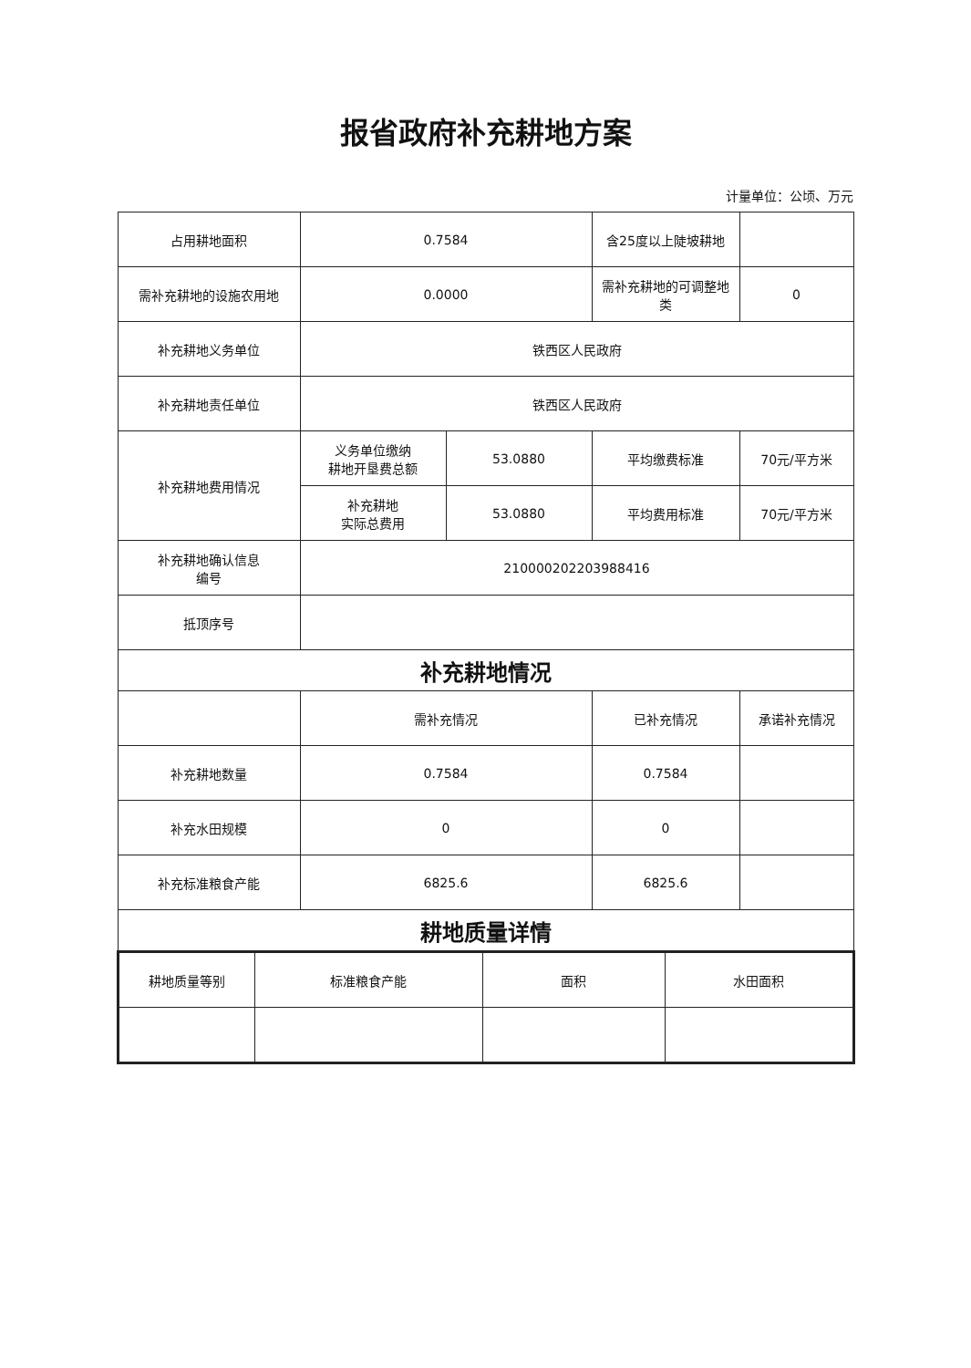报省政府补充耕地方案
计量单位：公顷、万元
| 占用耕地面积 | 0.7584 | | 含25度以上陡坡耕地 | |
| 需补充耕地的设施农用地 | 0.0000 | | 需补充耕地的可调整地类 | 0 |
| 补充耕地义务单位 | 铁西区人民政府 | | | |
| 补充耕地责任单位 | 铁西区人民政府 | | | |
| 补充耕地费用情况 | 义务单位缴纳 耕地开垦费总额 | 53.0880 | 平均缴费标准 | 70元/平方米 |
| | 补充耕地 实际总费用 | 53.0880 | 平均费用标准 | 70元/平方米 |
| 补充耕地确认信息 编号 | 210000202203988416 | | | |
| 抵顶序号 | | | | |
| 补充耕地情况 | | | | |
| | 需补充情况 | | 已补充情况 | 承诺补充情况 |
| 补充耕地数量 | 0.7584 | | 0.7584 | |
| 补充水田规模 | 0 | | 0 | |
| 补充标准粮食产能 | 6825.6 | | 6825.6 | |
| 耕地质量详情 | | | | |
| 耕地质量等别 | 标准粮食产能 | 面积 | 水田面积 |
| --- | --- | --- | --- |